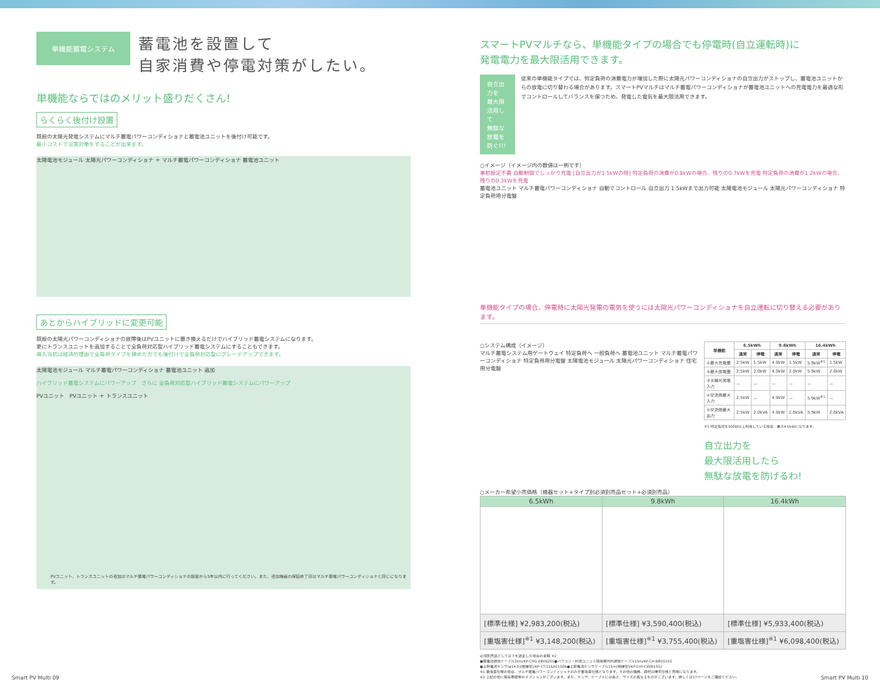単機能蓄電システム
蓄電池を設置して
自家消費や停電対策がしたい。
単機能ならではのメリット盛りだくさん!
らくらく後付け設置
既設の太陽光発電システムにマルチ蓄電パワーコンディショナと蓄電池ユニットを後付け可能です。
最小コストで災害対策をすることが出来ます。
太陽電池モジュール 太陽光パワーコンディショナ ＋ マルチ蓄電パワーコンディショナ 蓄電池ユニット
あとからハイブリッドに変更可能
既設の太陽光パワーコンディショナの故障後はPVユニットに置き換えるだけでハイブリッド蓄電システムになります。
更にトランスユニットを追加することで全負荷対応型ハイブリッド蓄電システムにすることもできます。
導入当初は経済的理由で全負荷タイプを諦めた方でも後付けで全負荷対応型にグレードアップできます。
太陽電池モジュール マルチ蓄電パワーコンディショナ 蓄電池ユニット 追加
ハイブリッド蓄電システムにパワーアップ　さらに 全負荷対応型ハイブリッド蓄電システムにパワーアップ
PVユニット　PVユニット ＋ トランスユニット
PVユニット、トランスユニットの追加はマルチ蓄電パワーコンディショナの設置から5年以内に行ってください。また、追加機器の保証終了日はマルチ蓄電パワーコンディショナと同じになります。
Smart PV Multi 09
スマートPVマルチなら、単機能タイプの場合でも停電時(自立運転時)に
発電電力を最大限活用できます。
自立出力を
最大限活用して
無駄な放電を防ぐ!!!
従来の単機能タイプでは、特定負荷の消費電力が増加した際に太陽光パワーコンディショナの自立出力がストップし、蓄電池ユニットからの放電に切り替わる場合があります。スマートPVマルチはマルチ蓄電パワーコンディショナが蓄電池ユニットへの充電電力を最適な形でコントロールしてバランスを保つため、発電した電気を最大限活用できます。
○イメージ（イメージ内の数値は一例です）
事前設定不要 自動制御でしっかり充電 [自立出力が1.5kWの時] 特定負荷の消費が0.8kWの場合、残りの0.7kWを充電 特定負荷の消費が1.2kWの場合、残りの0.3kWを充電
蓄電池ユニット マルチ蓄電パワーコンディショナ 自動でコントロール 自立出力 1.5kWまで出力可能 太陽電池モジュール 太陽光パワーコンディショナ 特定負荷用分電盤
単機能タイプの場合、停電時に太陽光発電の電気を使うには太陽光パワーコンディショナを自立運転に切り替える必要があります。
○システム構成（イメージ）
マルチ蓄電システム用ゲートウェイ 特定負荷へ 一般負荷へ 蓄電池ユニット マルチ蓄電パワーコンディショナ 特定負荷用分電盤 太陽電池モジュール 太陽光パワーコンディショナ 住宅用分電盤
| 単機能 | 6.5kWh | | 9.8kWh | | 16.4kWh | |
| --- | --- | --- | --- | --- | --- | --- |
| | 通常 | 停電 | 通常 | 停電 | 通常 | 停電 |
| ①最大充電量 | 2.5kW | 1.5kW | 4.0kW | 1.5kW | 5.9kW<sup>※1</sup> | 1.5kW |
| ②最大放電量 | 2.5kW | 2.0kW | 4.0kW | 2.0kW | 5.9kW | 2.0kW |
| ③太陽光発電入力 | － | － | － | － | － | － |
| ④交流側最大入力 | 2.5kW | － | 4.0kW | － | 5.9kW<sup>※1</sup> | － |
| ⑤交流側最大出力 | 2.5kW | 2.0kVA | 4.0kW | 2.0kVA | 5.9kW | 2.0kVA |
※1:特定負荷を500W以上利用している場合、最大4.0kWになります。
自立出力を
最大限活用したら
無駄な放電を防げるわ!
○メーカー希望小売価格（機器セット+タイプ別必須別売品セット+必須別売品）
| 6.5kWh | 9.8kWh | 16.4kWh |
| --- | --- | --- |
| [標準仕様] ¥2,983,200(税込) | [標準仕様] ¥3,590,400(税込) | [標準仕様] ¥5,933,400(税込) |
| [重塩害仕様]<sup>※1</sup> ¥3,148,200(税込) | [重塩害仕様]<sup>※1</sup> ¥3,755,400(税込) | [重塩害仕様]<sup>※1</sup> ¥6,098,400(税込) |
必須別売品として以下を選定した場合の金額 ※2
●蓄電池通信ケーブル20m/KP-CHG-E8VB20S●パワコン・計測ユニット間用屋内外通信ケーブル15m/KP-CH-B8VG15S
●主幹電流センサ(φ14.5)(絶縁型)/KP-CT-S16AC100A●主幹電流センサケーブル15m(絶縁型)/KP-CHI-C4VB15S2
※1 重塩害仕様の場合、マルチ蓄電パワーコンディショナのみが重塩害仕様となります。その他の機器、部材は標準仕様と同様になります。
※2 上記の他に簡易基礎等のオプションがございます。また、センサ、ケーブルには長さ、サイズの異なるものがございます。詳しくは17ページをご確認ください。
Smart PV Multi 10